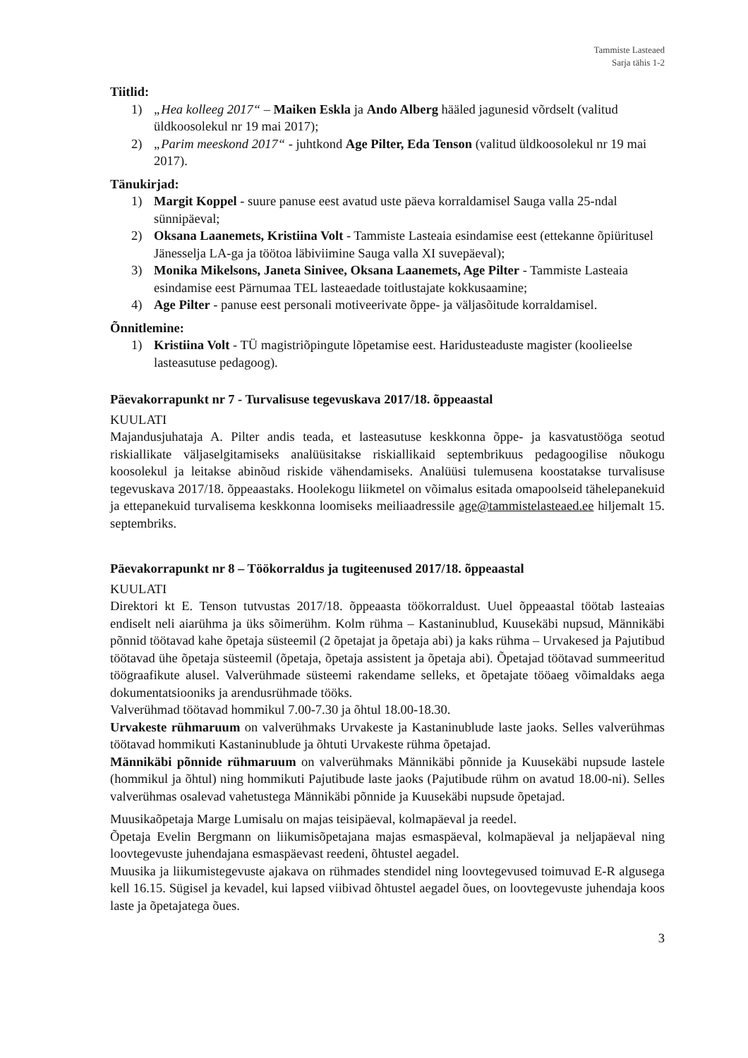Tammiste Lasteaed
Sarja tähis 1-2
Tiitlid:
1) „Hea kolleeg 2017“ – Maiken Eskla ja Ando Alberg hääled jagunesid võrdselt (valitud üldkoosolekul nr 19 mai 2017);
2) „Parim meeskond 2017“ - juhtkond Age Pilter, Eda Tenson (valitud üldkoosolekul nr 19 mai 2017).
Tänukirjad:
1) Margit Koppel - suure panuse eest avatud uste päeva korraldamisel Sauga valla 25-ndal sünnipäeval;
2) Oksana Laanemets, Kristiina Volt - Tammiste Lasteaia esindamise eest (ettekanne õpiüritusel Jänesselja LA-ga ja töötoa läbiviimine Sauga valla XI suvepäeval);
3) Monika Mikelsons, Janeta Sinivee, Oksana Laanemets, Age Pilter - Tammiste Lasteaia esindamise eest Pärnumaa TEL lasteaedade toitlustajate kokkusaamine;
4) Age Pilter - panuse eest personali motiveerivate õppe- ja väljasõitude korraldamisel.
Õnnitlemine:
1) Kristiina Volt - TÜ magistriõpingute lõpetamise eest. Haridusteaduste magister (koolieelse lasteasutuse pedagoog).
Päevakorrapunkt nr 7 - Turvalisuse tegevuskava 2017/18. õppeaastal
KUULATI
Majandusjuhataja A. Pilter andis teada, et lasteasutuse keskkonna õppe- ja kasvatustööga seotud riskiallikate väljaselgitamiseks analüüsitakse riskiallikaid septembrikuus pedagoogilise nõukogu koosolekul ja leitakse abinõud riskide vähendamiseks. Analüüsi tulemusena koostatakse turvalisuse tegevuskava 2017/18. õppeaastaks. Hoolekogu liikmetel on võimalus esitada omapoolseid tähelepanekuid ja ettepanekuid turvalisema keskkonna loomiseks meiliaadressile age@tammistelasteaed.ee hiljemalt 15. septembriks.
Päevakorrapunkt nr 8 – Töökorraldus ja tugiteenused 2017/18. õppeaastal
KUULATI
Direktori kt E. Tenson tutvustas 2017/18. õppeaasta töökorraldust. Uuel õppeaastal töötab lasteaias endiselt neli aiarühma ja üks sõimerühm. Kolm rühma – Kastaninublud, Kuusekäbi nupsud, Männikäbi põnnid töötavad kahe õpetaja süsteemil (2 õpetajat ja õpetaja abi) ja kaks rühma – Urvakesed ja Pajutibud töötavad ühe õpetaja süsteemil (õpetaja, õpetaja assistent ja õpetaja abi). Õpetajad töötavad summeeritud töögraafikute alusel. Valverühmade süsteemi rakendame selleks, et õpetajate tööaeg võimaldaks aega dokumentatsiooniks ja arendusrühmade tööks.
Valverühmad töötavad hommikul 7.00-7.30 ja õhtul 18.00-18.30.
Urvakeste rühmaruum on valverühmaks Urvakeste ja Kastaninublude laste jaoks. Selles valverühmas töötavad hommikuti Kastaninublude ja õhtuti Urvakeste rühma õpetajad.
Männikäbi põnnide rühmaruum on valverühmaks Männikäbi põnnide ja Kuusekäbi nupsude lastele (hommikul ja õhtul) ning hommikuti Pajutibude laste jaoks (Pajutibude rühm on avatud 18.00-ni). Selles valverühmas osalevad vahetustega Männikäbi põnnide ja Kuusekäbi nupsude õpetajad.
Muusikaõpetaja Marge Lumisalu on majas teisipäeval, kolmapäeval ja reedel.
Õpetaja Evelin Bergmann on liikumisõpetajana majas esmaspäeval, kolmapäeval ja neljapäeval ning loovtegevuste juhendajana esmaspäevast reedeni, õhtustel aegadel.
Muusika ja liikumistegevuste ajakava on rühmades stendidel ning loovtegevused toimuvad E-R algusega kell 16.15. Sügisel ja kevadel, kui lapsed viibivad õhtustel aegadel õues, on loovtegevuste juhendaja koos laste ja õpetajatega õues.
3